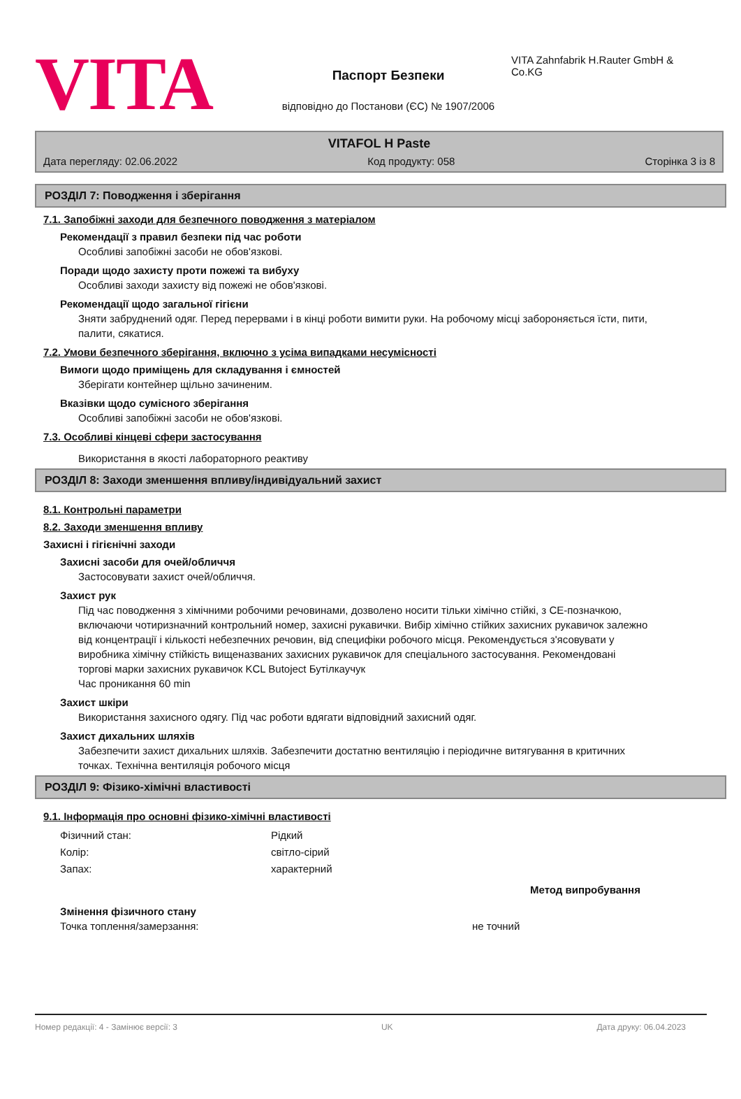VITA
Паспорт Безпеки
відповідно до Постанови (ЄС) № 1907/2006
VITA Zahnfabrik H.Rauter GmbH & Co.KG
VITAFOL H Paste
Дата перегляду: 02.06.2022 Код продукту: 058 Сторінка 3 із 8
РОЗДІЛ 7: Поводження і зберігання
7.1. Запобіжні заходи для безпечного поводження з матеріалом
Рекомендації з правил безпеки під час роботи
Особливі запобіжні засоби не обов'язкові.
Поради щодо захисту проти пожежі та вибуху
Особливі заходи захисту від пожежі не обов'язкові.
Рекомендації щодо загальної гігієни
Зняти забруднений одяг. Перед перервами і в кінці роботи вимити руки. На робочому місці забороняється їсти, пити, палити, сякатися.
7.2. Умови безпечного зберігання, включно з усіма випадками несумісності
Вимоги щодо приміщень для складування і ємностей
Зберігати контейнер щільно зачиненим.
Вказівки щодо сумісного зберігання
Особливі запобіжні засоби не обов'язкові.
7.3. Особливі кінцеві сфери застосування
Використання в якості лабораторного реактиву
РОЗДІЛ 8: Заходи зменшення впливу/індивідуальний захист
8.1. Контрольні параметри
8.2. Заходи зменшення впливу
Захисні і гігієнічні заходи
Захисні засоби для очей/обличчя
Застосовувати захист очей/обличчя.
Захист рук
Під час поводження з хімічними робочими речовинами, дозволено носити тільки хімічно стійкі, з CE-позначкою, включаючи чотиризначний контрольний номер, захисні рукавички. Вибір хімічно стійких захисних рукавичок залежно від концентрації і кількості небезпечних речовин, від специфіки робочого місця. Рекомендується з'ясовувати у виробника хімічну стійкість вищеназваних захисних рукавичок для спеціального застосування. Рекомендовані торгові марки захисних рукавичок KCL Butoject Бутілкаучук
Час проникання 60 min
Захист шкіри
Використання захисного одягу. Під час роботи вдягати відповідний захисний одяг.
Захист дихальних шляхів
Забезпечити захист дихальних шляхів. Забезпечити достатню вентиляцію і періодичне витягування в критичних точках. Технічна вентиляція робочого місця
РОЗДІЛ 9: Фізико-хімічні властивості
9.1. Інформація про основні фізико-хімічні властивості
Фізичний стан: Рідкий
Колір: світло-сірий
Запах: характерний
Метод випробування
Змінення фізичного стану
Точка топлення/замерзання: не точний
Номер редакції: 4 - Замінює версії: 3 UK Дата друку: 06.04.2023